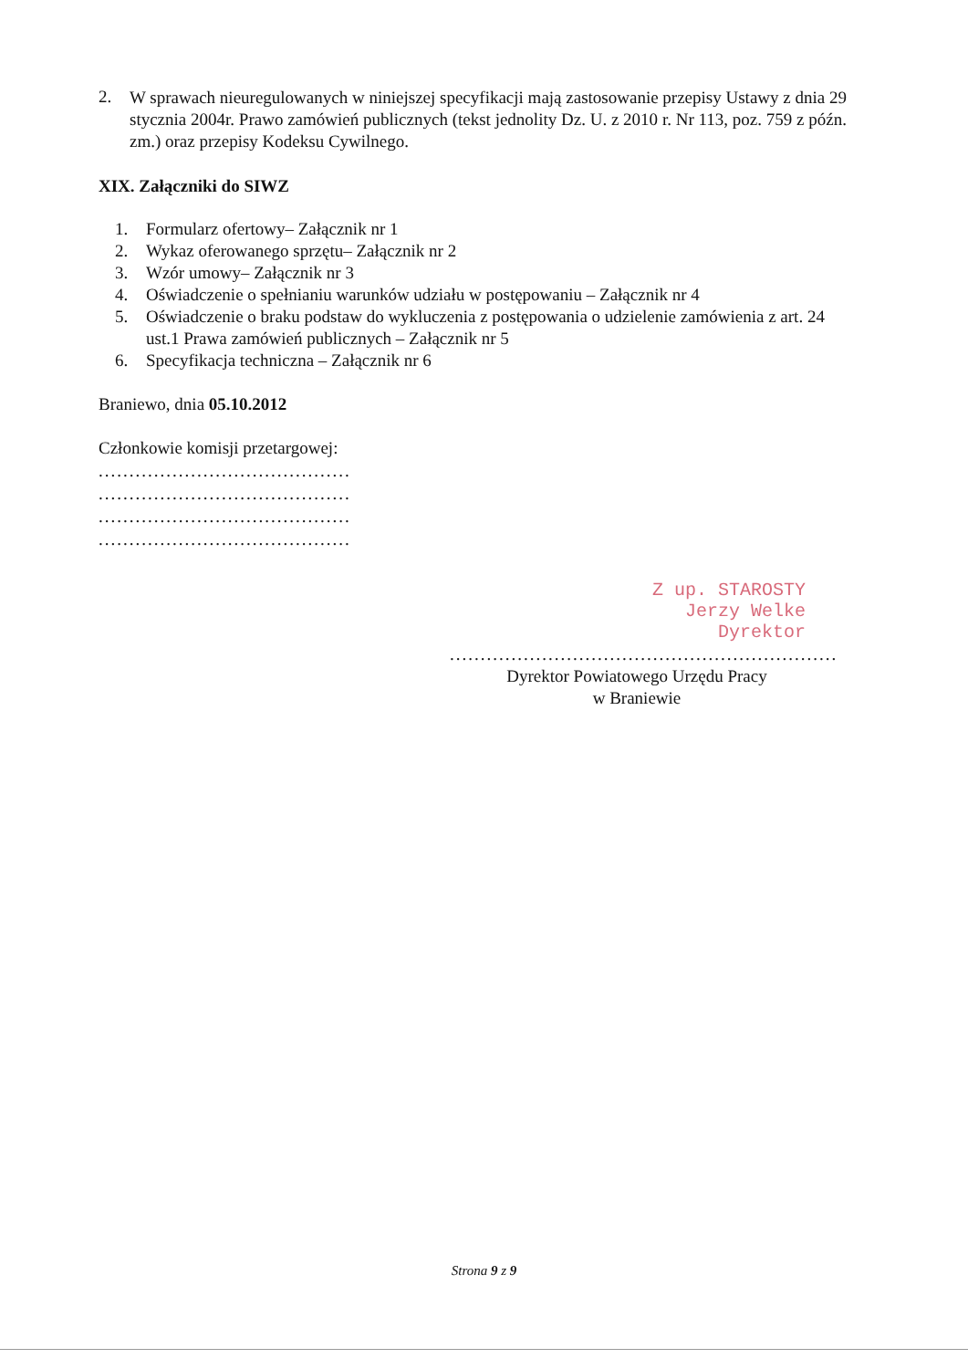2.
W sprawach nieuregulowanych w niniejszej specyfikacji mają zastosowanie przepisy Ustawy z dnia 29 stycznia 2004r. Prawo zamówień publicznych (tekst jednolity Dz. U. z 2010 r. Nr 113, poz. 759 z późn. zm.) oraz przepisy Kodeksu Cywilnego.
XIX. Załączniki do SIWZ
1.
Formularz ofertowy– Załącznik nr 1
2.
Wykaz oferowanego sprzętu– Załącznik nr 2
3.
Wzór umowy– Załącznik nr 3
4.
Oświadczenie o spełnianiu warunków udziału w postępowaniu – Załącznik nr 4
5.
Oświadczenie o braku podstaw do wykluczenia z postępowania o udzielenie zamówienia z art. 24 ust.1 Prawa zamówień publicznych – Załącznik nr 5
6.
Specyfikacja techniczna – Załącznik nr 6
Braniewo, dnia 05.10.2012
Członkowie komisji przetargowej:
.........................................
.........................................
.........................................
.........................................
Z up. STAROSTY
Jerzy Welke
Dyrektor
...............................................................
Dyrektor Powiatowego Urzędu Pracy
w Braniewie
Strona 9 z 9